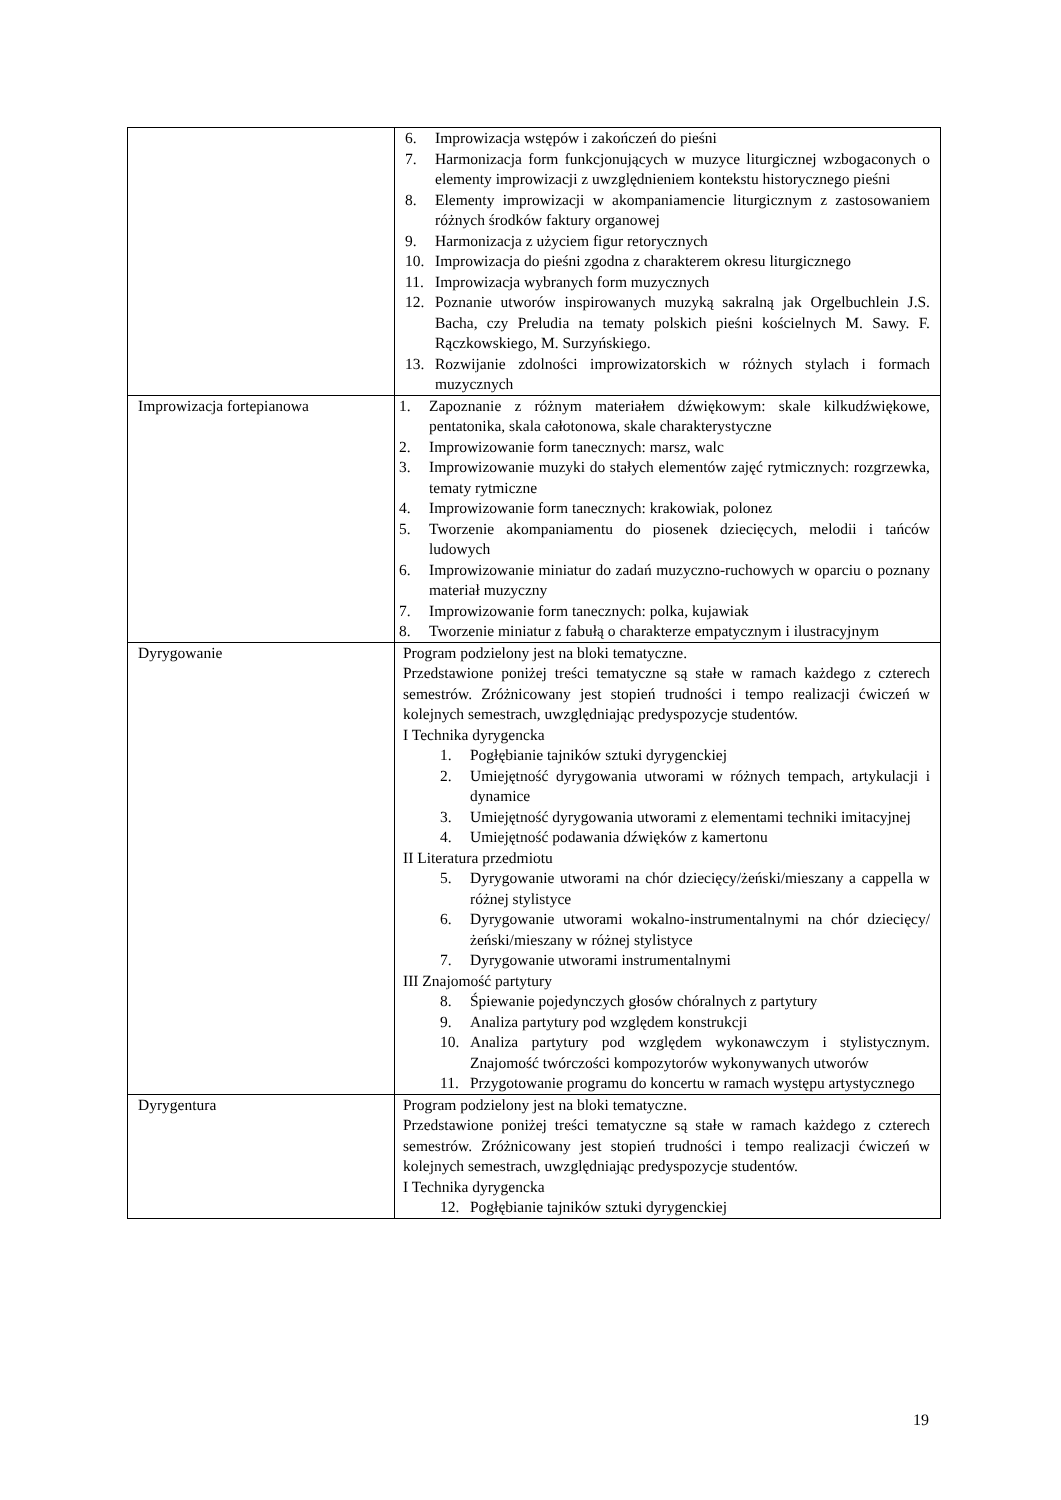| | 6. Improwizacja wstępów i zakończeń do pieśni 7. Harmonizacja form funkcjonujących w muzyce liturgicznej wzbogaconych o elementy improwizacji z uwzględnieniem kontekstu historycznego pieśni 8. Elementy improwizacji w akompaniamencie liturgicznym z zastosowaniem różnych środków faktury organowej 9. Harmonizacja z użyciem figur retorycznych 10. Improwizacja do pieśni zgodna z charakterem okresu liturgicznego 11. Improwizacja wybranych form muzycznych 12. Poznanie utworów inspirowanych muzyką sakralną jak Orgelbuchlein J.S. Bacha, czy Preludia na tematy polskich pieśni kościelnych M. Sawy. F. Rączkowskiego, M. Surzyńskiego. 13. Rozwijanie zdolności improwizatorskich w różnych stylach i formach muzycznych |
| Improwizacja fortepianowa | 1. Zapoznanie z różnym materiałem dźwiękowym: skale kilkudźwiękowe, pentatonika, skala całotonowa, skale charakterystyczne 2. Improwizowanie form tanecznych: marsz, walc 3. Improwizowanie muzyki do stałych elementów zajęć rytmicznych: rozgrzewka, tematy rytmiczne 4. Improwizowanie form tanecznych: krakowiak, polonez 5. Tworzenie akompaniamentu do piosenek dziecięcych, melodii i tańców ludowych 6. Improwizowanie miniatur do zadań muzyczno-ruchowych w oparciu o poznany materiał muzyczny 7. Improwizowanie form tanecznych: polka, kujawiak 8. Tworzenie miniatur z fabułą o charakterze empatycznym i ilustracyjnym |
| Dyrygowanie | Program podzielony jest na bloki tematyczne. Przedstawione poniżej treści tematyczne są stałe w ramach każdego z czterech semestrów. Zróżnicowany jest stopień trudności i tempo realizacji ćwiczeń w kolejnych semestrach, uwzględniając predyspozycje studentów. I Technika dyrygencka 1. Pogłębianie tajników sztuki dyrygenckiej 2. Umiejętność dyrygowania utworami w różnych tempach, artykulacji i dynamice 3. Umiejętność dyrygowania utworami z elementami techniki imitacyjnej 4. Umiejętność podawania dźwięków z kamertonu II Literatura przedmiotu 5. Dyrygowanie utworami na chór dziecięcy/żeński/mieszany a cappella w różnej stylistyce 6. Dyrygowanie utworami wokalno-instrumentalnymi na chór dziecięcy/żeński/mieszany w różnej stylistyce 7. Dyrygowanie utworami instrumentalnymi III Znajomość partytury 8. Śpiewanie pojedynczych głosów chóralnych z partytury 9. Analiza partytury pod względem konstrukcji 10. Analiza partytury pod względem wykonawczym i stylistycznym. Znajomość twórczości kompozytorów wykonywanych utworów 11. Przygotowanie programu do koncertu w ramach występu artystycznego |
| Dyrygentura | Program podzielony jest na bloki tematyczne. Przedstawione poniżej treści tematyczne są stałe w ramach każdego z czterech semestrów. Zróżnicowany jest stopień trudności i tempo realizacji ćwiczeń w kolejnych semestrach, uwzględniając predyspozycje studentów. I Technika dyrygencka 12. Pogłębianie tajników sztuki dyrygenckiej |
19